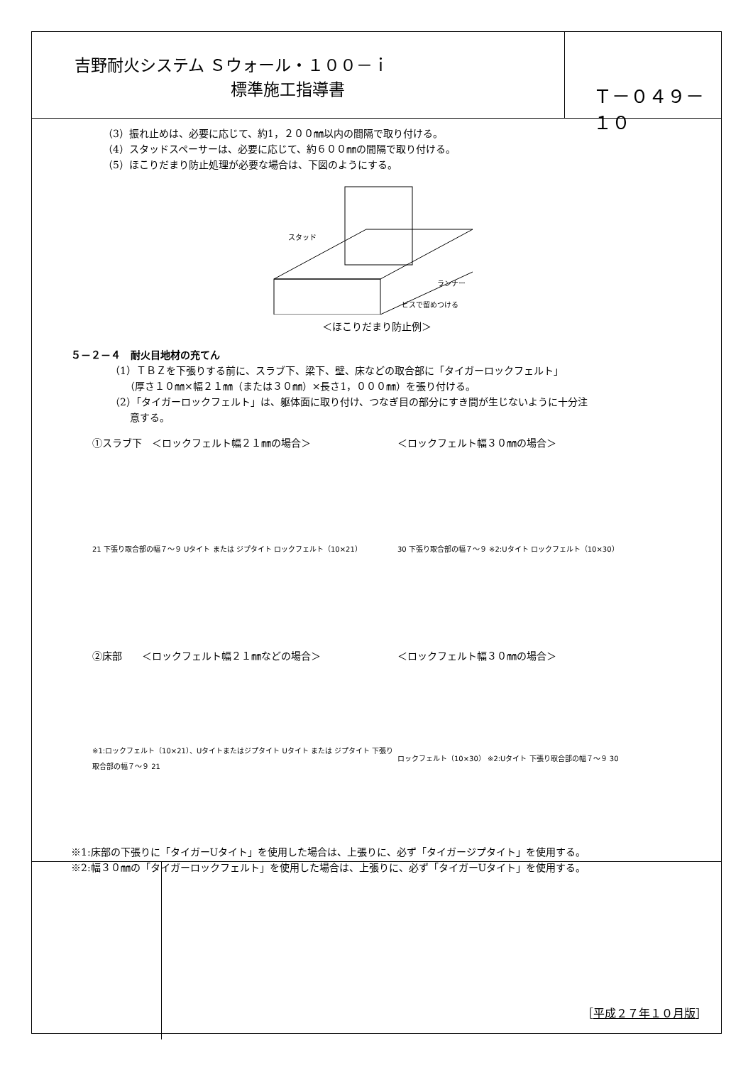吉野耐火システム Ｓウォール・１００－ｉ
標準施工指導書
Ｔ－０４９－１０
（3）振れ止めは、必要に応じて、約1，２００㎜以内の間隔で取り付ける。
（4）スタッドスペーサーは、必要に応じて、約６００㎜の間隔で取り付ける。
（5）ほこりだまり防止処理が必要な場合は、下図のようにする。
スタッド
ランナー
ビスで留めつける
＜ほこりだまり防止例＞
５－２－４　耐火目地材の充てん
（1）ＴＢＺを下張りする前に、スラブ下、梁下、壁、床などの取合部に「タイガーロックフェルト」
　　（厚さ１０㎜×幅２１㎜（または３０㎜）×長さ1，０００㎜）を張り付ける。
（2）「タイガーロックフェルト」は、躯体面に取り付け、つなぎ目の部分にすき間が生じないように十分注
　　意する。
①スラブ下　＜ロックフェルト幅２１㎜の場合＞ ＜ロックフェルト幅３０㎜の場合＞
21 下張り取合部の幅７～９ Uタイト または ジプタイト ロックフェルト（10×21） 30 下張り取合部の幅７～９ ※2:Uタイト ロックフェルト（10×30）
②床部　　＜ロックフェルト幅２１㎜などの場合＞ ＜ロックフェルト幅３０㎜の場合＞
※1:ロックフェルト（10×21）、Uタイトまたはジプタイト Uタイト または ジプタイト 下張り取合部の幅７～９ 21
ロックフェルト（10×30） ※2:Uタイト 下張り取合部の幅７～９ 30
※1:床部の下張りに「タイガーUタイト」を使用した場合は、上張りに、必ず「タイガージプタイト」を使用する。
※2:幅３０㎜の「タイガーロックフェルト」を使用した場合は、上張りに、必ず「タイガーUタイト」を使用する。
［平成２７年１０月版］